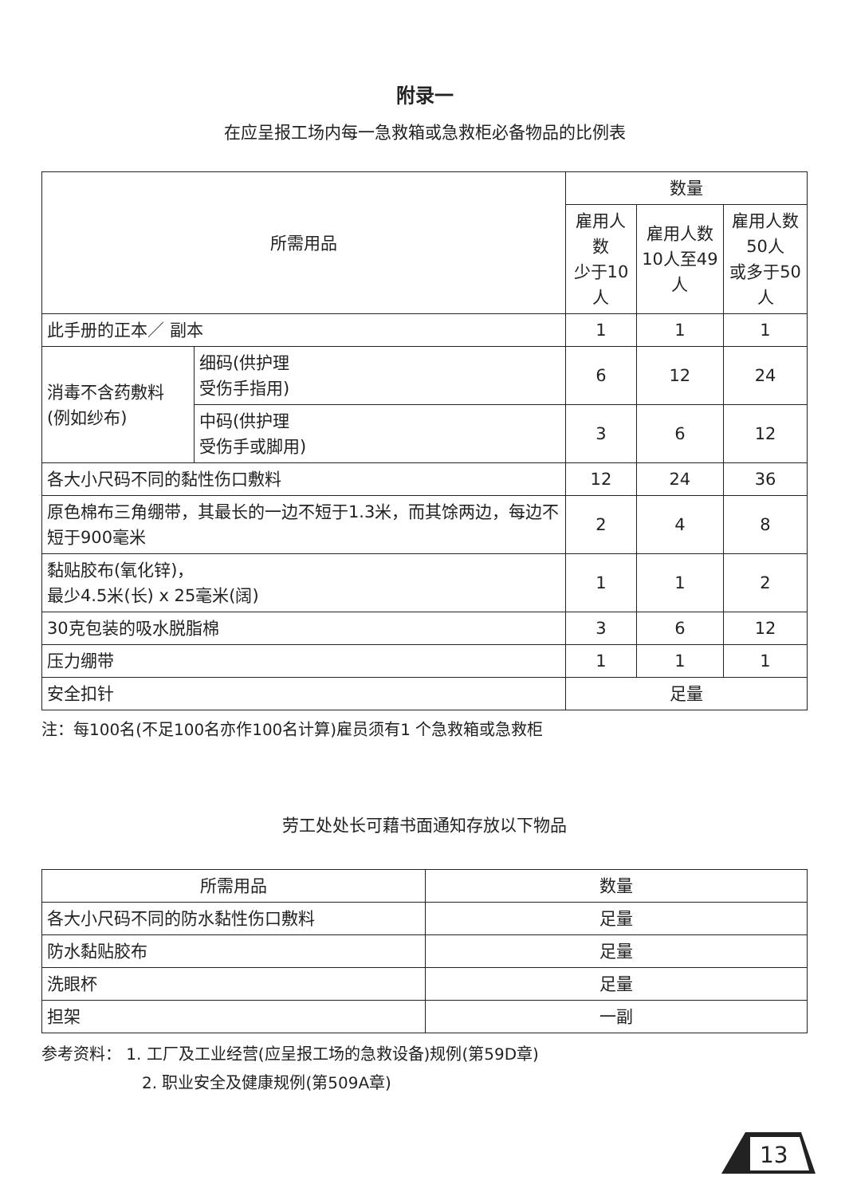附录一
在应呈报工场内每一急救箱或急救柜必备物品的比例表
| 所需用品 | | 数量 | | |
| --- | --- | --- | --- | --- |
| | | 雇用人数 少于10人 | 雇用人数 10人至49人 | 雇用人数 50人 或多于50人 |
| 此手册的正本／ 副本 | | 1 | 1 | 1 |
| 消毒不含药敷料 (例如纱布) | 细码(供护理 受伤手指用) | 6 | 12 | 24 |
| | 中码(供护理 受伤手或脚用) | 3 | 6 | 12 |
| 各大小尺码不同的黏性伤口敷料 | | 12 | 24 | 36 |
| 原色棉布三角绷带，其最长的一边不短于1.3米，而其馀两边，每边不短于900毫米 | | 2 | 4 | 8 |
| 黏贴胶布(氧化锌)， 最少4.5米(长) x 25毫米(阔) | | 1 | 1 | 2 |
| 30克包装的吸水脱脂棉 | | 3 | 6 | 12 |
| 压力绷带 | | 1 | 1 | 1 |
| 安全扣针 | | 足量 | | |
注：每100名(不足100名亦作100名计算)雇员须有1 个急救箱或急救柜
劳工处处长可藉书面通知存放以下物品
| 所需用品 | 数量 |
| --- | --- |
| 各大小尺码不同的防水黏性伤口敷料 | 足量 |
| 防水黏贴胶布 | 足量 |
| 洗眼杯 | 足量 |
| 担架 | 一副 |
参考资料： 1. 工厂及工业经营(应呈报工场的急救设备)规例(第59D章)
2. 职业安全及健康规例(第509A章)
13